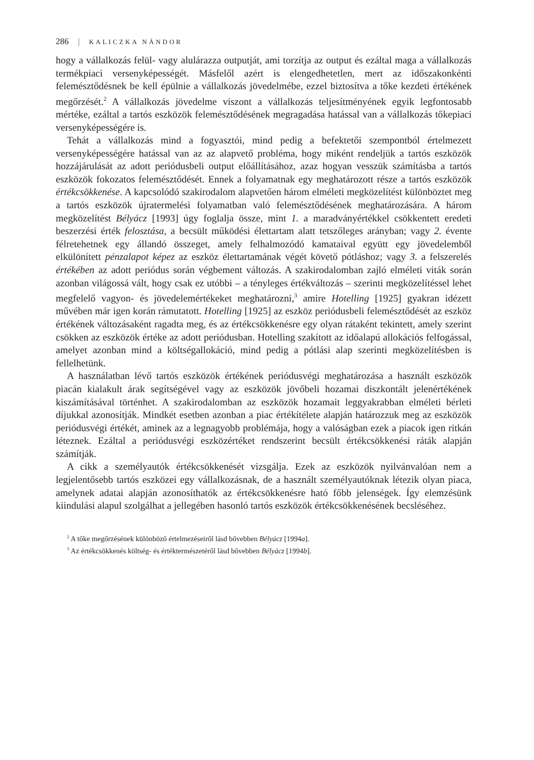286 | KALICZKA NÁNDOR
hogy a vállalkozás felül- vagy alulárazza outputját, ami torzítja az output és ezáltal maga a vállalkozás termékpiaci versenyképességét. Másfelől azért is elengedhetetlen, mert az időszakonkénti felemésztődésnek be kell épülnie a vállalkozás jövedelmébe, ezzel biztosítva a tőke kezdeti értékének megőrzését.<sup>2</sup> A vállalkozás jövedelme viszont a vállalkozás teljesítményének egyik legfontosabb mértéke, ezáltal a tartós eszközök felemésztődésének megragadása hatással van a vállalkozás tőkepiaci versenyképességére is.
Tehát a vállalkozás mind a fogyasztói, mind pedig a befektetői szempontból értelmezett versenyképességére hatással van az az alapvető probléma, hogy miként rendeljük a tartós eszközök hozzájárulását az adott periódusbeli output előállításához, azaz hogyan vesszük számításba a tartós eszközök fokozatos felemésztődését. Ennek a folyamatnak egy meghatározott része a tartós eszközök értékcsökkenése. A kapcsolódó szakirodalom alapvetően három elméleti megközelítést különböztet meg a tartós eszközök újratermelési folyamatban való felemésztődésének meghatározására. A három megközelítést Bélyácz [1993] úgy foglalja össze, mint 1. a maradványértékkel csökkentett eredeti beszerzési érték felosztása, a becsült működési élettartam alatt tetszőleges arányban; vagy 2. évente félretehetnek egy állandó összeget, amely felhalmozódó kamataival együtt egy jövedelemből elkülönített pénzalapot képez az eszköz élettartamának végét követő pótláshoz; vagy 3. a felszerelés értékében az adott periódus során végbement változás. A szakirodalomban zajló elméleti viták során azonban világossá vált, hogy csak ez utóbbi – a tényleges értékváltozás – szerinti megközelítéssel lehet megfelelő vagyon- és jövedelemértékeket meghatározni,<sup>3</sup> amire Hotelling [1925] gyakran idézett művében már igen korán rámutatott. Hotelling [1925] az eszköz periódusbeli felemésztődését az eszköz értékének változásaként ragadta meg, és az értékcsökkenésre egy olyan rátaként tekintett, amely szerint csökken az eszközök értéke az adott periódusban. Hotelling szakított az időalapú allokációs felfogással, amelyet azonban mind a költségallokáció, mind pedig a pótlási alap szerinti megközelítésben is fellelhetünk.
A használatban lévő tartós eszközök értékének periódusvégi meghatározása a használt eszközök piacán kialakult árak segítségével vagy az eszközök jövőbeli hozamai diszkontált jelenértékének kiszámításával történhet. A szakirodalomban az eszközök hozamait leggyakrabban elméleti bérleti díjukkal azonosítják. Mindkét esetben azonban a piac értékítélete alapján határozzuk meg az eszközök periódusvégi értékét, aminek az a legnagyobb problémája, hogy a valóságban ezek a piacok igen ritkán léteznek. Ezáltal a periódusvégi eszközértéket rendszerint becsült értékcsökkenési ráták alapján számítják.
A cikk a személyautók értékcsökkenését vizsgálja. Ezek az eszközök nyilvánvalóan nem a legjelentősebb tartós eszközei egy vállalkozásnak, de a használt személyautóknak létezik olyan piaca, amelynek adatai alapján azonosíthatók az értékcsökkenésre ható főbb jelenségek. Így elemzésünk kiindulási alapul szolgálhat a jellegében hasonló tartós eszközök értékcsökkenésének becsléséhez.
<sup>2</sup> A tőke megőrzésének különböző értelmezéseiről lásd bővebben Bélyácz [1994a].
<sup>3</sup> Az értékcsökkenés költség- és értéktermészetéről lásd bővebben Bélyácz [1994b].